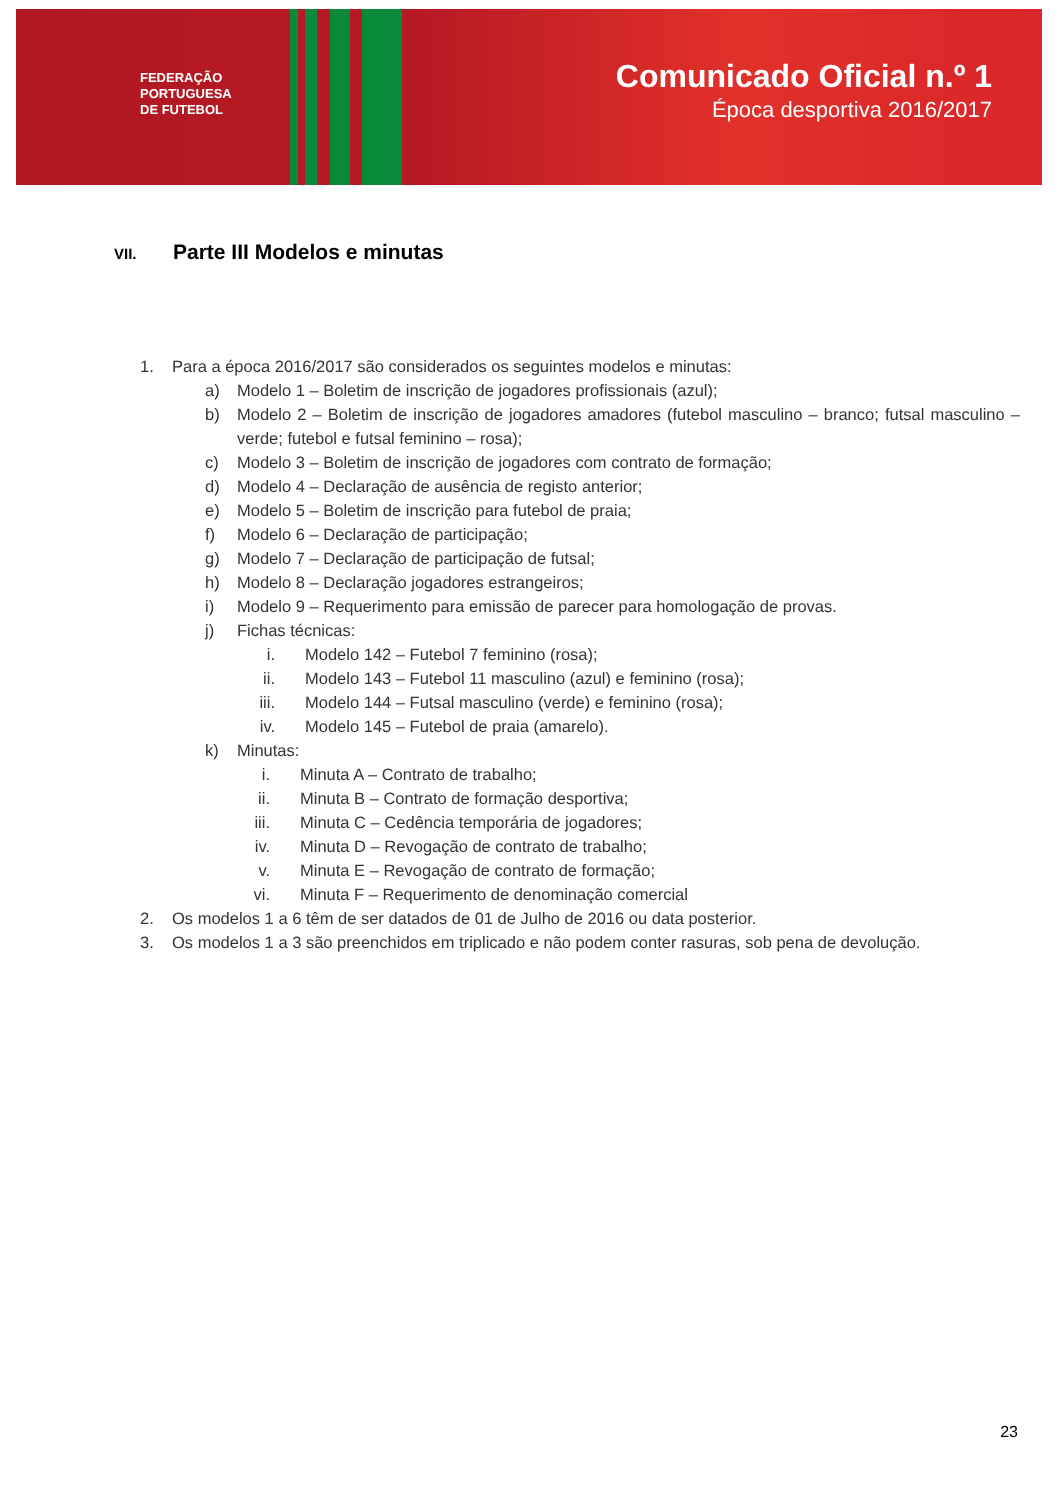FEDERAÇÃO
PORTUGUESA
DE FUTEBOL
Comunicado Oficial n.º 1
Época desportiva 2016/2017
VII. Parte III Modelos e minutas
1. Para a época 2016/2017 são considerados os seguintes modelos e minutas:
a) Modelo 1 – Boletim de inscrição de jogadores profissionais (azul);
b) Modelo 2 – Boletim de inscrição de jogadores amadores (futebol masculino – branco; futsal masculino – verde; futebol e futsal feminino – rosa);
c) Modelo 3 – Boletim de inscrição de jogadores com contrato de formação;
d) Modelo 4 – Declaração de ausência de registo anterior;
e) Modelo 5 – Boletim de inscrição para futebol de praia;
f) Modelo 6 – Declaração de participação;
g) Modelo 7 – Declaração de participação de futsal;
h) Modelo 8 – Declaração jogadores estrangeiros;
i) Modelo 9 – Requerimento para emissão de parecer para homologação de provas.
j) Fichas técnicas:
i. Modelo 142 – Futebol 7 feminino (rosa);
ii. Modelo 143 – Futebol 11 masculino (azul) e feminino (rosa);
iii. Modelo 144 – Futsal masculino (verde) e feminino (rosa);
iv. Modelo 145 – Futebol de praia (amarelo).
k) Minutas:
i. Minuta A – Contrato de trabalho;
ii. Minuta B – Contrato de formação desportiva;
iii. Minuta C – Cedência temporária de jogadores;
iv. Minuta D – Revogação de contrato de trabalho;
v. Minuta E – Revogação de contrato de formação;
vi. Minuta F – Requerimento de denominação comercial
2. Os modelos 1 a 6 têm de ser datados de 01 de Julho de 2016 ou data posterior.
3. Os modelos 1 a 3 são preenchidos em triplicado e não podem conter rasuras, sob pena de devolução.
23